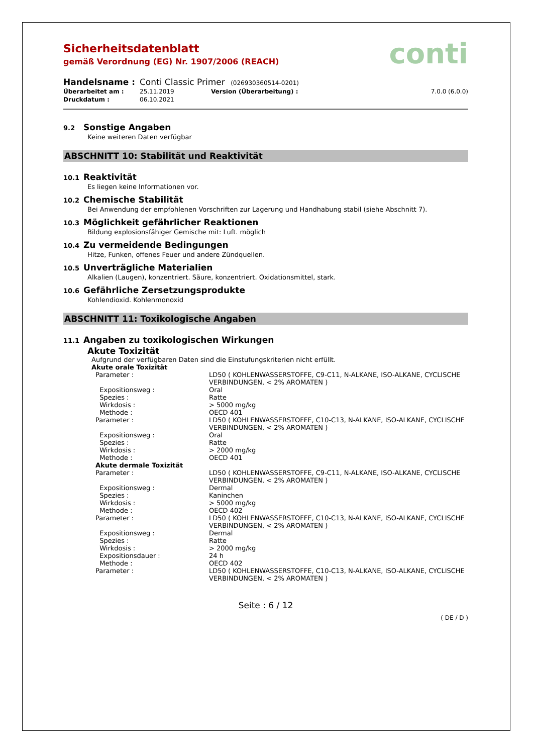conti
Sicherheitsdatenblatt
gemäß Verordnung (EG) Nr. 1907/2006 (REACH)
| Handelsname : | Conti Classic Primer (026930360514-0201) | | |
| Überarbeitet am : | 25.11.2019 | Version (Überarbeitung) : | 7.0.0 (6.0.0) |
| Druckdatum : | 06.10.2021 | | |
9.2 Sonstige Angaben
Keine weiteren Daten verfügbar
ABSCHNITT 10: Stabilität und Reaktivität
10.1 Reaktivität
Es liegen keine Informationen vor.
10.2 Chemische Stabilität
Bei Anwendung der empfohlenen Vorschriften zur Lagerung und Handhabung stabil (siehe Abschnitt 7).
10.3 Möglichkeit gefährlicher Reaktionen
Bildung explosionsfähiger Gemische mit: Luft. möglich
10.4 Zu vermeidende Bedingungen
Hitze, Funken, offenes Feuer und andere Zündquellen.
10.5 Unverträgliche Materialien
Alkalien (Laugen), konzentriert. Säure, konzentriert. Oxidationsmittel, stark.
10.6 Gefährliche Zersetzungsprodukte
Kohlendioxid. Kohlenmonoxid
ABSCHNITT 11: Toxikologische Angaben
11.1 Angaben zu toxikologischen Wirkungen
Akute Toxizität
Aufgrund der verfügbaren Daten sind die Einstufungskriterien nicht erfüllt.
Akute orale Toxizität
| Parameter : | LD50 ( KOHLENWASSERSTOFFE, C9-C11, N-ALKANE, ISO-ALKANE, CYCLISCHE VERBINDUNGEN, < 2% AROMATEN ) |
| Expositionsweg : | Oral |
| Spezies : | Ratte |
| Wirkdosis : | > 5000 mg/kg |
| Methode : | OECD 401 |
| Parameter : | LD50 ( KOHLENWASSERSTOFFE, C10-C13, N-ALKANE, ISO-ALKANE, CYCLISCHE VERBINDUNGEN, < 2% AROMATEN ) |
| Expositionsweg : | Oral |
| Spezies : | Ratte |
| Wirkdosis : | > 2000 mg/kg |
| Methode : | OECD 401 |
| Akute dermale Toxizität | |
| Parameter : | LD50 ( KOHLENWASSERSTOFFE, C9-C11, N-ALKANE, ISO-ALKANE, CYCLISCHE VERBINDUNGEN, < 2% AROMATEN ) |
| Expositionsweg : | Dermal |
| Spezies : | Kaninchen |
| Wirkdosis : | > 5000 mg/kg |
| Methode : | OECD 402 |
| Parameter : | LD50 ( KOHLENWASSERSTOFFE, C10-C13, N-ALKANE, ISO-ALKANE, CYCLISCHE VERBINDUNGEN, < 2% AROMATEN ) |
| Expositionsweg : | Dermal |
| Spezies : | Ratte |
| Wirkdosis : | > 2000 mg/kg |
| Expositionsdauer : | 24 h |
| Methode : | OECD 402 |
| Parameter : | LD50 ( KOHLENWASSERSTOFFE, C10-C13, N-ALKANE, ISO-ALKANE, CYCLISCHE VERBINDUNGEN, < 2% AROMATEN ) |
Seite : 6 / 12
( DE / D )